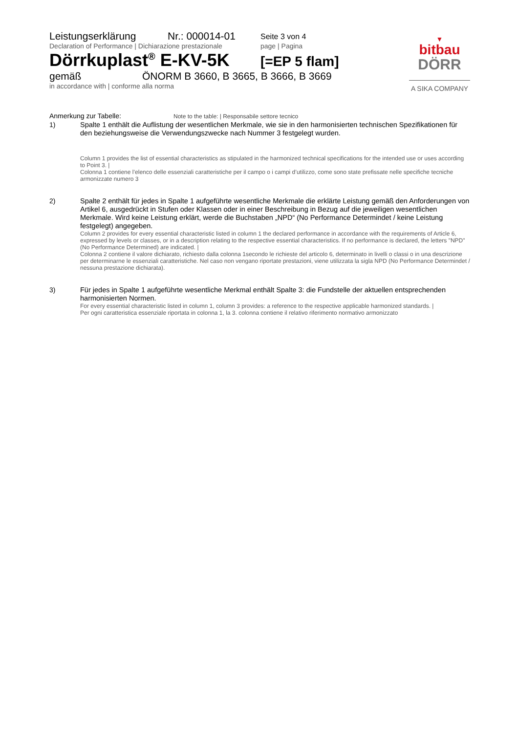Leistungserklärung Nr.: 000014-01 Seite 3 von 4
Declaration of Performance | Dichiarazione prestazionale page | Pagina
Dörrkuplast<sup>®</sup> E-KV-5K [=EP 5 flam]
gemäß ÖNORM B 3660, B 3665, B 3666, B 3669
in accordance with | conforme alla norma
▼
bitbau
DÖRR
A SIKA COMPANY
Anmerkung zur Tabelle: Note to the table: | Responsabile settore tecnico
1)
Spalte 1 enthält die Auflistung der wesentlichen Merkmale, wie sie in den harmonisierten technischen Spezifikationen für den beziehungsweise die Verwendungszwecke nach Nummer 3 festgelegt wurden.
Column 1 provides the list of essential characteristics as stipulated in the harmonized technical specifications for the intended use or uses according to Point 3. |
Colonna 1 contiene l’elenco delle essenziali caratteristiche per il campo o i campi d’utilizzo, come sono state prefissate nelle specifiche tecniche armonizzate numero 3
2)
Spalte 2 enthält für jedes in Spalte 1 aufgeführte wesentliche Merkmale die erklärte Leistung gemäß den Anforderungen von Artikel 6, ausgedrückt in Stufen oder Klassen oder in einer Beschreibung in Bezug auf die jeweiligen wesentlichen Merkmale. Wird keine Leistung erklärt, werde die Buchstaben „NPD“ (No Performance Determindet / keine Leistung festgelegt) angegeben.
Column 2 provides for every essential characteristic listed in column 1 the declared performance in accordance with the requirements of Article 6, expressed by levels or classes, or in a description relating to the respective essential characteristics. If no performance is declared, the letters "NPD" (No Performance Determined) are indicated. |
Colonna 2 contiene il valore dichiarato, richiesto dalla colonna 1secondo le richieste del articolo 6, determinato in livelli o classi o in una descrizione per determinarne le essenziali caratteristiche. Nel caso non vengano riportate prestazioni, viene utilizzata la sigla NPD (No Performance Determindet / nessuna prestazione dichiarata).
3)
Für jedes in Spalte 1 aufgeführte wesentliche Merkmal enthält Spalte 3: die Fundstelle der aktuellen entsprechenden harmonisierten Normen.
For every essential characteristic listed in column 1, column 3 provides: a reference to the respective applicable harmonized standards. |
Per ogni caratteristica essenziale riportata in colonna 1, la 3. colonna contiene il relativo riferimento normativo armonizzato